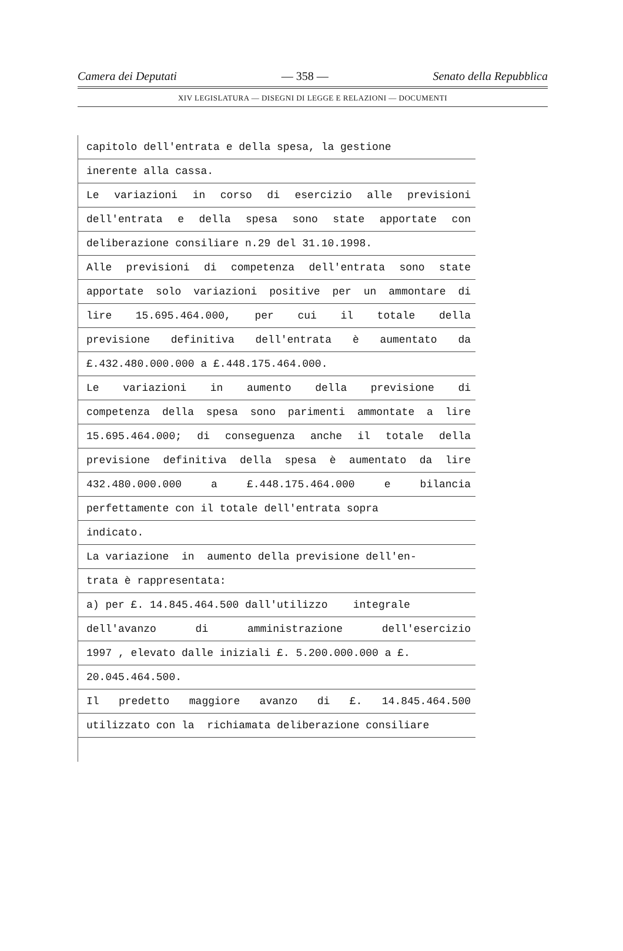Camera dei Deputati — 358 — Senato della Repubblica
XIV LEGISLATURA — DISEGNI DI LEGGE E RELAZIONI — DOCUMENTI
capitolo dell'entrata e della spesa, la gestione
inerente alla cassa.
Le variazioni in corso di esercizio alle previsioni
dell'entrata e della spesa sono state apportate con
deliberazione consiliare n.29 del 31.10.1998.
Alle previsioni di competenza dell'entrata sono state
apportate solo variazioni positive per un ammontare di
lire 15.695.464.000, per cui il totale della
previsione definitiva dell'entrata è aumentato da
£.432.480.000.000 a £.448.175.464.000.
Le variazioni in aumento della previsione di
competenza della spesa sono parimenti ammontate a lire
15.695.464.000; di conseguenza anche il totale della
previsione definitiva della spesa è aumentato da lire
432.480.000.000 a £.448.175.464.000 e bilancia
perfettamente con il totale dell'entrata sopra
indicato.
La variazione in aumento della previsione dell'en-
trata è rappresentata:
a) per £. 14.845.464.500 dall'utilizzo integrale
dell'avanzo di amministrazione dell'esercizio
1997 , elevato dalle iniziali £. 5.200.000.000 a £.
20.045.464.500.
Il predetto maggiore avanzo di £. 14.845.464.500
utilizzato con la richiamata deliberazione consiliare